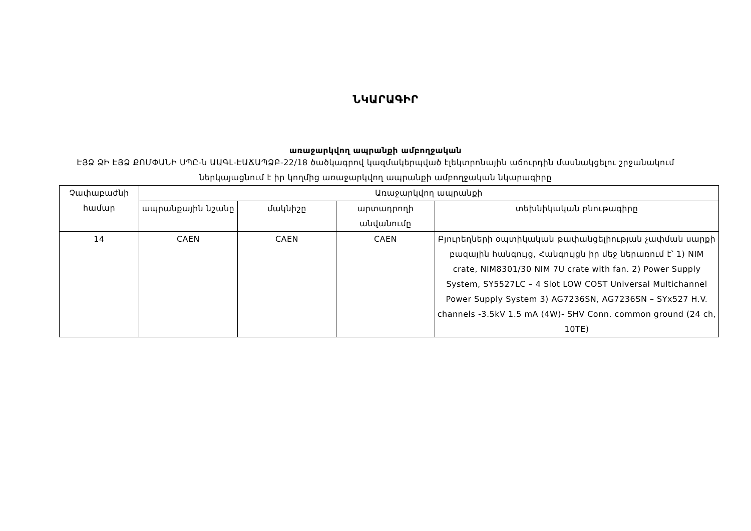ՆԿԱՐԱԳԻՐ
առաջարկվող ապրանքի ամբողջական
ԷՅՁ ՁԻ ԷՅՁ ՔՈՄՓԱՆԻ ՍՊԸ-ն ԱԱԳԼ-ԷԱՃԱՊՁԲ-22/18 ծածկագրով կազմակերպված էլեկտրոնային աճուրդին մասնակցելու շրջանակում ներկայացնում է իր կողմից առաջարկվող ապրանքի ամբողջական նկարագիրը
| Չափաբաժնի համար | Առաջարկվող ապրանքի | | | |
| --- | --- | --- | --- | --- |
| | ապրանքային նշանը | մակնիշը | արտադրողի անվանումը | տեխնիկական բնութագիրը |
| 14 | CAEN | CAEN | CAEN | Բյուրեղների օպտիկական թափանցելիության չափման սարքի բազային հանգույց, Հանգույցն իր մեջ ներառում է՝ 1) NIM crate, NIM8301/30 NIM 7U crate with fan. 2) Power Supply System, SY5527LC – 4 Slot LOW COST Universal Multichannel Power Supply System 3) AG7236SN, AG7236SN – SYx527 H.V. channels -3.5kV 1.5 mA (4W)- SHV Conn. common ground (24 ch, 10TE) |